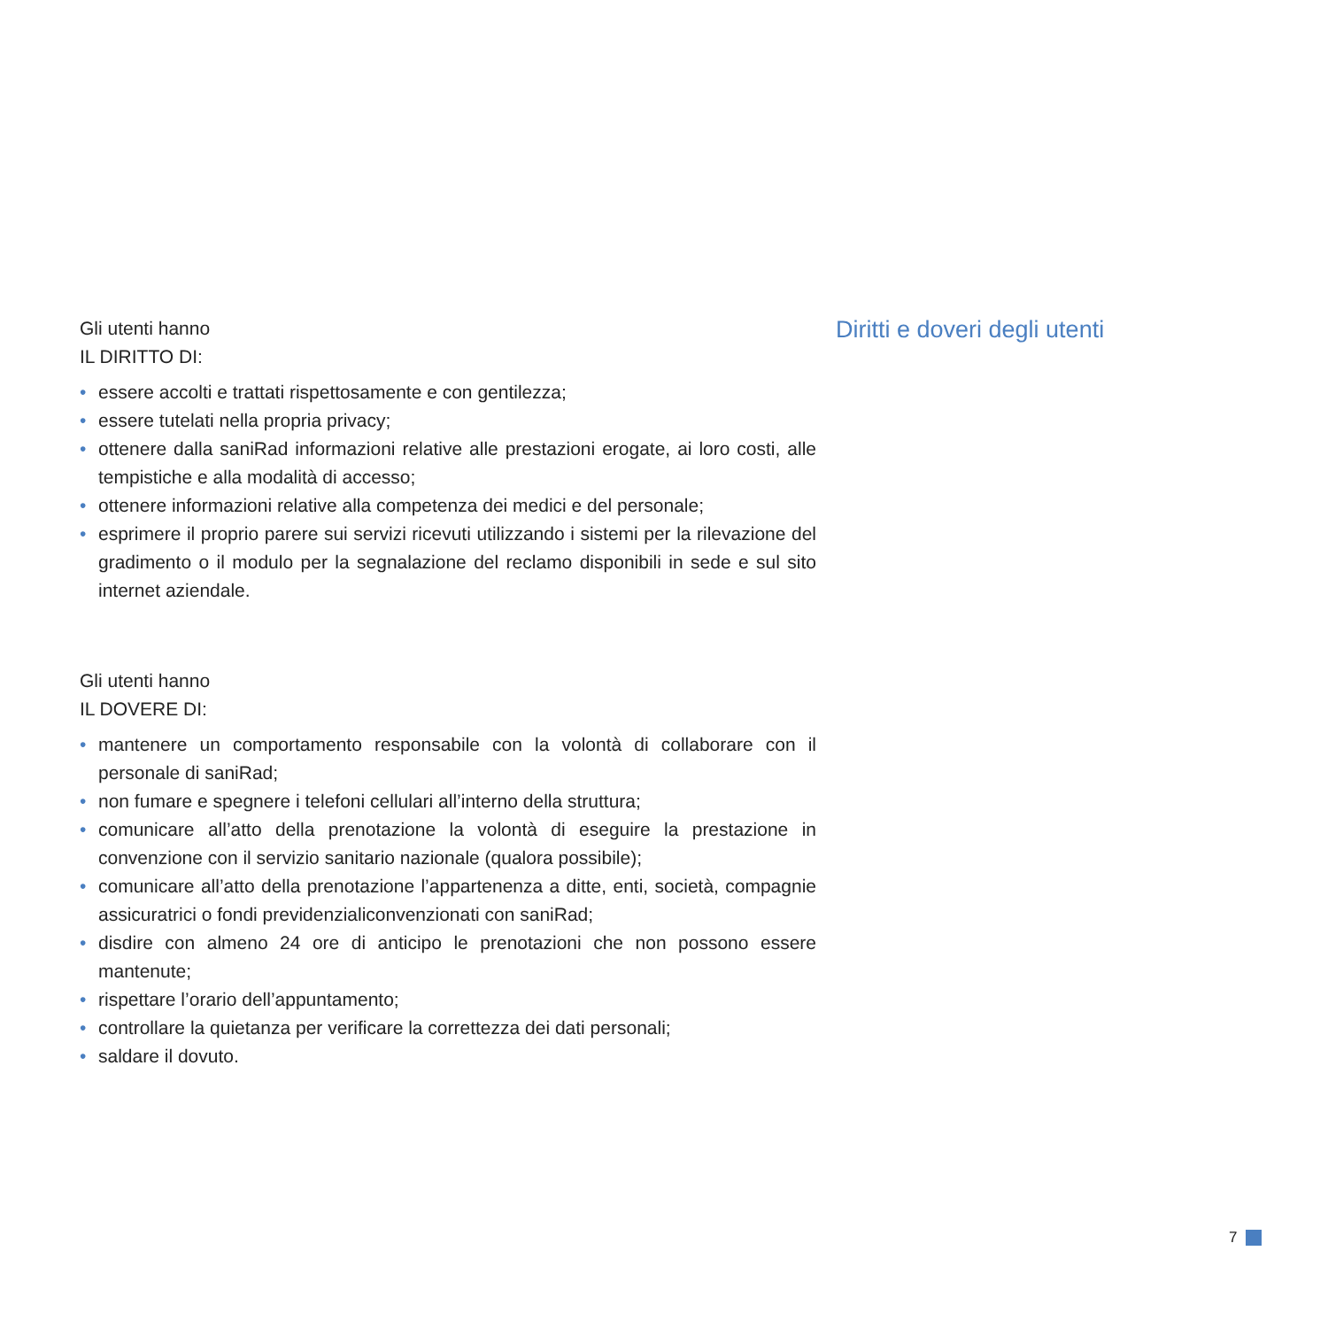Gli utenti hanno
IL DIRITTO DI:
• essere accolti e trattati rispettosamente e con gentilezza;
• essere tutelati nella propria privacy;
• ottenere dalla saniRad informazioni relative alle prestazioni erogate, ai loro costi, alle tempistiche e alla modalità di accesso;
• ottenere informazioni relative alla competenza dei medici e del personale;
• esprimere il proprio parere sui servizi ricevuti utilizzando i sistemi per la rilevazione del gradimento o il modulo per la segnalazione del reclamo disponibili in sede e sul sito internet aziendale.
Gli utenti hanno
IL DOVERE DI:
• mantenere un comportamento responsabile con la volontà di collaborare con il personale di saniRad;
• non fumare e spegnere i telefoni cellulari all’interno della struttura;
• comunicare all’atto della prenotazione la volontà di eseguire la prestazione in convenzione con il servizio sanitario nazionale (qualora possibile);
• comunicare all’atto della prenotazione l’appartenenza a ditte, enti, società, compagnie assicuratrici o fondi previdenzialiconvenzionati con saniRad;
• disdire con almeno 24 ore di anticipo le prenotazioni che non possono essere mantenute;
• rispettare l’orario dell’appuntamento;
• controllare la quietanza per verificare la correttezza dei dati personali;
• saldare il dovuto.
Diritti e doveri degli utenti
7